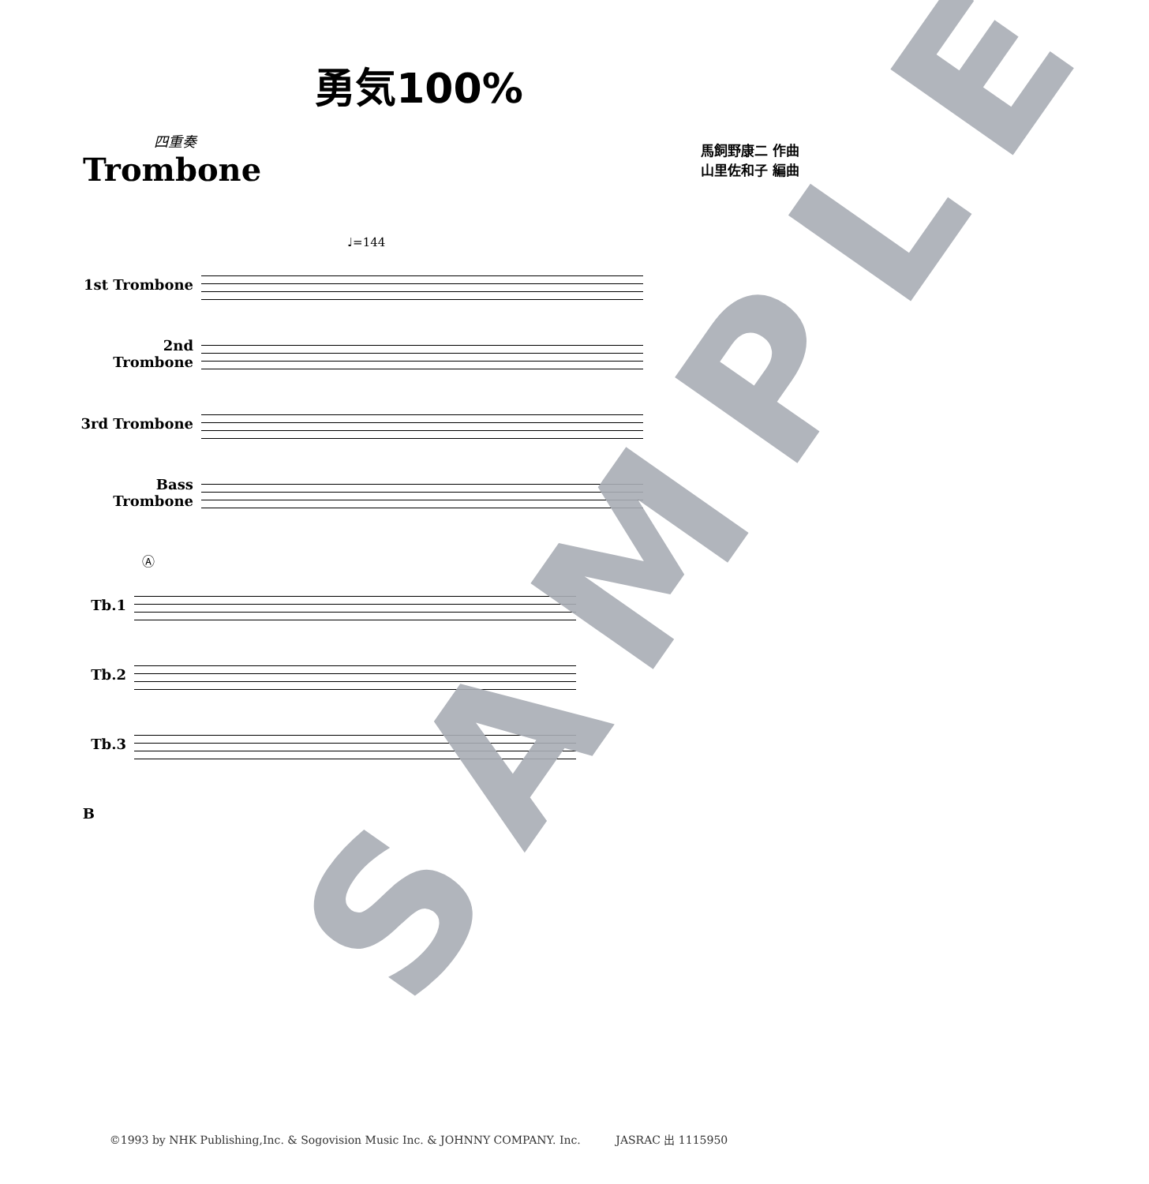勇気100%
四重奏
Trombone
馬飼野康二 作曲
山里佐和子 編曲
♩=144
1st Trombone
2nd Trombone
3rd Trombone
Bass Trombone
Ⓐ
Tb.1
Tb.2
Tb.3
B
SAMPLE
©1993 by NHK Publishing,Inc. & Sogovision Music Inc. & JOHNNY COMPANY. Inc. JASRAC 出 1115950